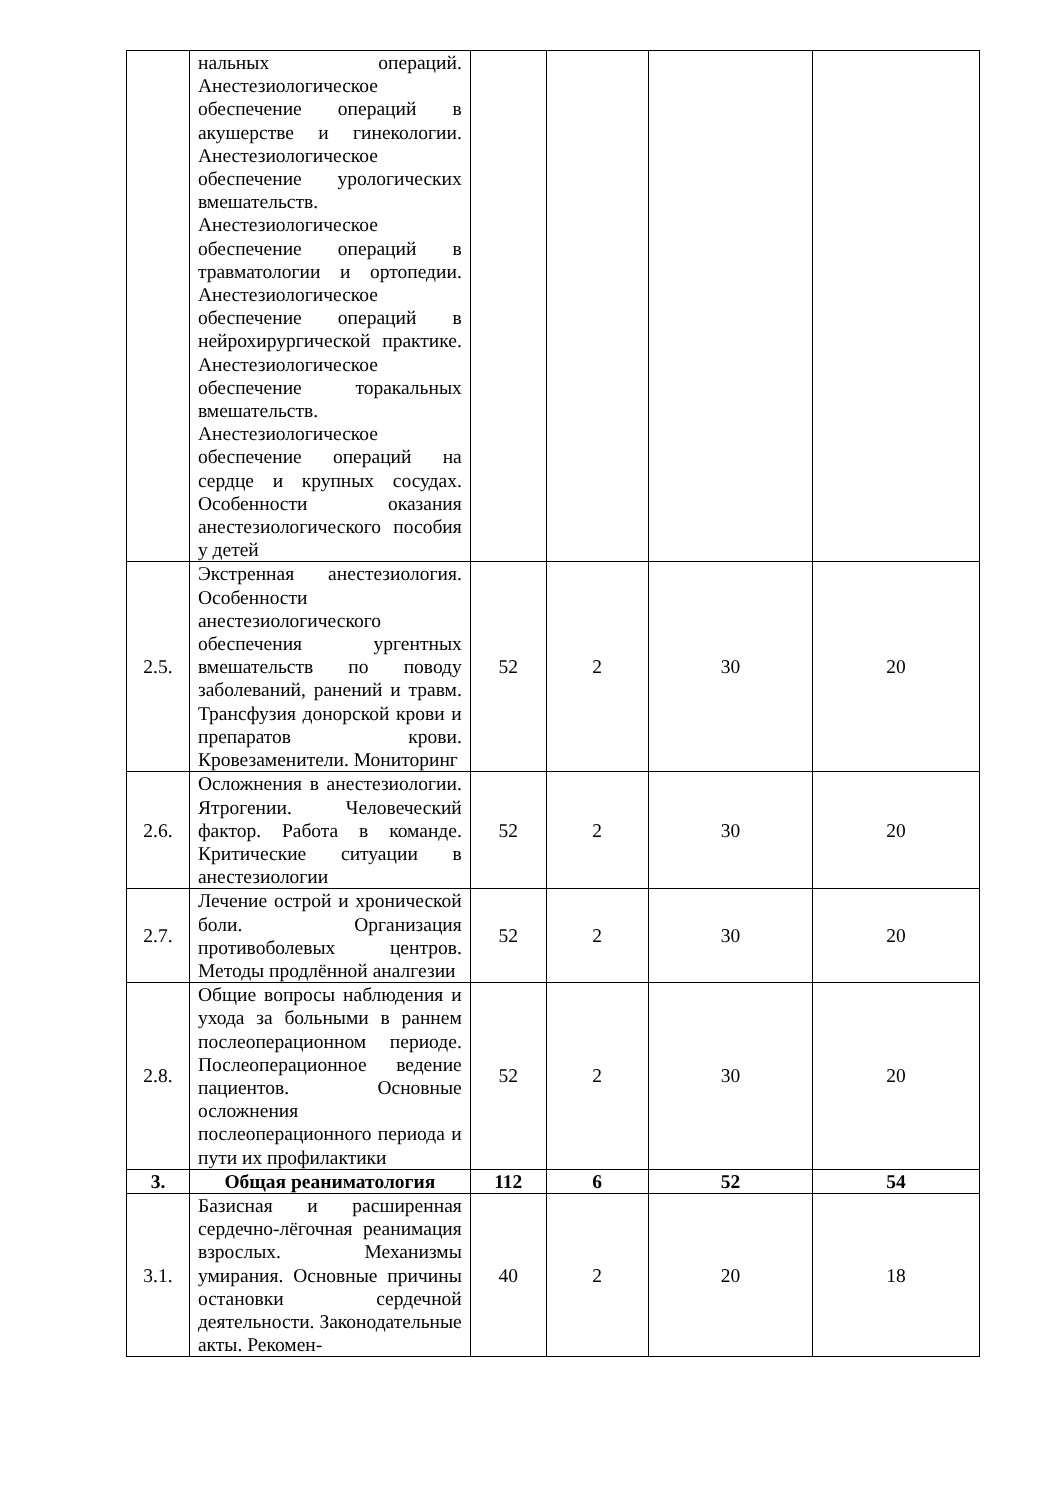| | нальных операций. Анестезиологическое обеспечение операций в акушерстве и гинекологии. Анестезиологическое обеспечение урологических вмешательств. Анестезиологическое обеспечение операций в травматологии и ортопедии. Анестезиологическое обеспечение операций в нейрохирургической практике. Анестезиологическое обеспечение торакальных вмешательств. Анестезиологическое обеспечение операций на сердце и крупных сосудах. Особенности оказания анестезиологического пособия у детей | | | | |
| 2.5. | Экстренная анестезиология. Особенности анестезиологического обеспечения ургентных вмешательств по поводу заболеваний, ранений и травм. Трансфузия донорской крови и препаратов крови. Кровезаменители. Мониторинг | 52 | 2 | 30 | 20 |
| 2.6. | Осложнения в анестезиологии. Ятрогении. Человеческий фактор. Работа в команде. Критические ситуации в анестезиологии | 52 | 2 | 30 | 20 |
| 2.7. | Лечение острой и хронической боли. Организация противоболевых центров. Методы продлённой аналгезии | 52 | 2 | 30 | 20 |
| 2.8. | Общие вопросы наблюдения и ухода за больными в раннем послеоперационном периоде. Послеоперационное ведение пациентов. Основные осложнения послеоперационного периода и пути их профилактики | 52 | 2 | 30 | 20 |
| 3. | Общая реаниматология | 112 | 6 | 52 | 54 |
| 3.1. | Базисная и расширенная сердечно-лёгочная реанимация взрослых. Механизмы умирания. Основные причины остановки сердечной деятельности. Законодательные акты. Рекомен- | 40 | 2 | 20 | 18 |